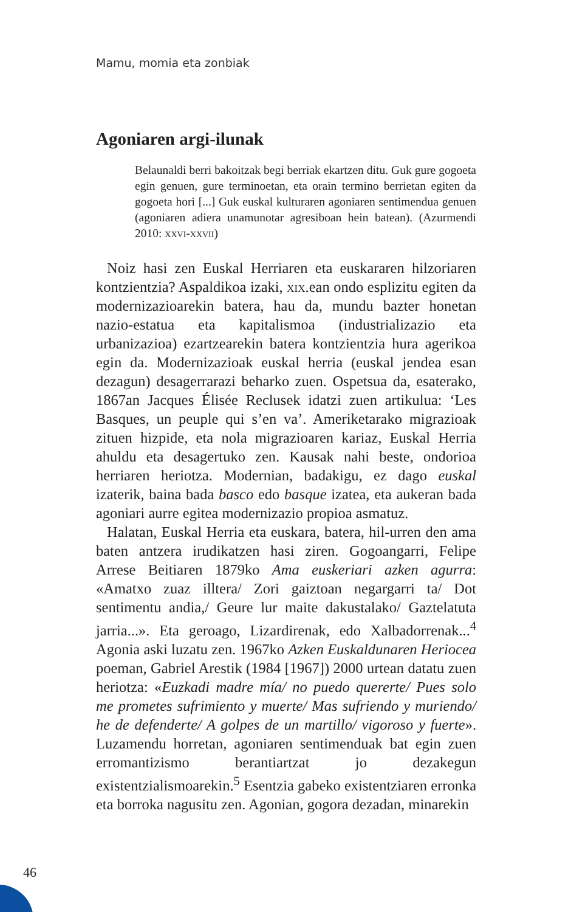Mamu, momia eta zonbiak
Agoniaren argi-ilunak
Belaunaldi berri bakoitzak begi berriak ekartzen ditu. Guk gure gogoeta egin genuen, gure terminoetan, eta orain termino berrietan egiten da gogoeta hori [...] Guk euskal kulturaren agoniaren sentimendua genuen (agoniaren adiera unamunotar agresiboan hein batean). (Azurmendi 2010: xxvi-xxvii)
Noiz hasi zen Euskal Herriaren eta euskararen hilzoriaren kontzientzia? Aspaldikoa izaki, xix.ean ondo esplizitu egiten da modernizazioarekin batera, hau da, mundu bazter honetan nazio-estatua eta kapitalismoa (industrializazio eta urbanizazioa) ezartzearekin batera kontzientzia hura agerikoa egin da. Modernizazioak euskal herria (euskal jendea esan dezagun) desagerrarazi beharko zuen. Ospetsua da, esaterako, 1867an Jacques Élisée Reclusek idatzi zuen artikulua: ‘Les Basques, un peuple qui s’en va’. Ameriketarako migrazioak zituen hizpide, eta nola migrazioaren kariaz, Euskal Herria ahuldu eta desagertuko zen. Kausak nahi beste, ondorioa herriaren heriotza. Modernian, badakigu, ez dago euskal izaterik, baina bada basco edo basque izatea, eta aukeran bada agoniari aurre egitea modernizazio propioa asmatuz.
Halatan, Euskal Herria eta euskara, batera, hil-urren den ama baten antzera irudikatzen hasi ziren. Gogoangarri, Felipe Arrese Beitiaren 1879ko Ama euskeriari azken agurra: «Amatxo zuaz illtera/ Zori gaiztoan negargarri ta/ Dot sentimentu andia,/ Geure lur maite dakustalako/ Gaztelatuta jarria...». Eta geroago, Lizardirenak, edo Xalbadorrenak...<sup>4</sup> Agonia aski luzatu zen. 1967ko Azken Euskaldunaren Heriocea poeman, Gabriel Arestik (1984 [1967]) 2000 urtean datatu zuen heriotza: «Euzkadi madre mía/ no puedo quererte/ Pues solo me prometes sufrimiento y muerte/ Mas sufriendo y muriendo/ he de defenderte/ A golpes de un martillo/ vigoroso y fuerte». Luzamendu horretan, agoniaren sentimenduak bat egin zuen erromantizismo berantiartzat jo dezakegun existentzialismoarekin.<sup>5</sup> Esentzia gabeko existentziaren erronka eta borroka nagusitu zen. Agonian, gogora dezadan, minarekin
46